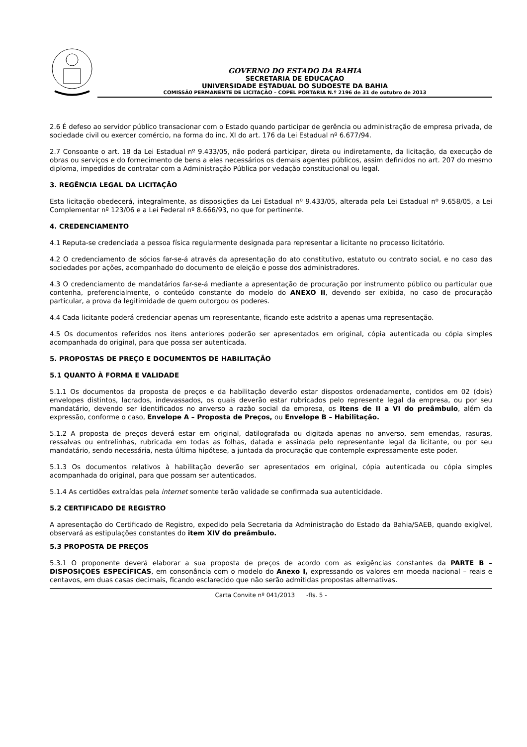GOVERNO DO ESTADO DA BAHIA
SECRETARIA DE EDUCAÇAO
UNIVERSIDADE ESTADUAL DO SUDOESTE DA BAHIA
COMISSÃ0 PERMANENTE DE LICITAÇÃO – COPEL PORTARIA N.º 2196 de 31 de outubro de 2013
2.6 É defeso ao servidor público transacionar com o Estado quando participar de gerência ou administração de empresa privada, de sociedade civil ou exercer comércio, na forma do inc. XI do art. 176 da Lei Estadual nº 6.677/94.
2.7 Consoante o art. 18 da Lei Estadual nº 9.433/05, não poderá participar, direta ou indiretamente, da licitação, da execução de obras ou serviços e do fornecimento de bens a eles necessários os demais agentes públicos, assim definidos no art. 207 do mesmo diploma, impedidos de contratar com a Administração Pública por vedação constitucional ou legal.
3. REGÊNCIA LEGAL DA LICITAÇÃO
Esta licitação obedecerá, integralmente, as disposições da Lei Estadual nº 9.433/05, alterada pela Lei Estadual nº 9.658/05, a Lei Complementar nº 123/06 e a Lei Federal nº 8.666/93, no que for pertinente.
4. CREDENCIAMENTO
4.1 Reputa-se credenciada a pessoa física regularmente designada para representar a licitante no processo licitatório.
4.2 O credenciamento de sócios far-se-á através da apresentação do ato constitutivo, estatuto ou contrato social, e no caso das sociedades por ações, acompanhado do documento de eleição e posse dos administradores.
4.3 O credenciamento de mandatários far-se-á mediante a apresentação de procuração por instrumento público ou particular que contenha, preferencialmente, o conteúdo constante do modelo do ANEXO II, devendo ser exibida, no caso de procuração particular, a prova da legitimidade de quem outorgou os poderes.
4.4 Cada licitante poderá credenciar apenas um representante, ficando este adstrito a apenas uma representação.
4.5 Os documentos referidos nos itens anteriores poderão ser apresentados em original, cópia autenticada ou cópia simples acompanhada do original, para que possa ser autenticada.
5. PROPOSTAS DE PREÇO E DOCUMENTOS DE HABILITAÇÃO
5.1 QUANTO À FORMA E VALIDADE
5.1.1 Os documentos da proposta de preços e da habilitação deverão estar dispostos ordenadamente, contidos em 02 (dois) envelopes distintos, lacrados, indevassados, os quais deverão estar rubricados pelo represente legal da empresa, ou por seu mandatário, devendo ser identificados no anverso a razão social da empresa, os Itens de II a VI do preâmbulo, além da expressão, conforme o caso, Envelope A – Proposta de Preços, ou Envelope B – Habilitação.
5.1.2 A proposta de preços deverá estar em original, datilografada ou digitada apenas no anverso, sem emendas, rasuras, ressalvas ou entrelinhas, rubricada em todas as folhas, datada e assinada pelo representante legal da licitante, ou por seu mandatário, sendo necessária, nesta última hipótese, a juntada da procuração que contemple expressamente este poder.
5.1.3 Os documentos relativos à habilitação deverão ser apresentados em original, cópia autenticada ou cópia simples acompanhada do original, para que possam ser autenticados.
5.1.4 As certidões extraídas pela internet somente terão validade se confirmada sua autenticidade.
5.2 CERTIFICADO DE REGISTRO
A apresentação do Certificado de Registro, expedido pela Secretaria da Administração do Estado da Bahia/SAEB, quando exigível, observará as estipulações constantes do item XIV do preâmbulo.
5.3 PROPOSTA DE PREÇOS
5.3.1 O proponente deverá elaborar a sua proposta de preços de acordo com as exigências constantes da PARTE B – DISPOSIÇOES ESPECÍFICAS, em consonância com o modelo do Anexo I, expressando os valores em moeda nacional – reais e centavos, em duas casas decimais, ficando esclarecido que não serão admitidas propostas alternativas.
Carta Convite nº 041/2013 -fls. 5 -